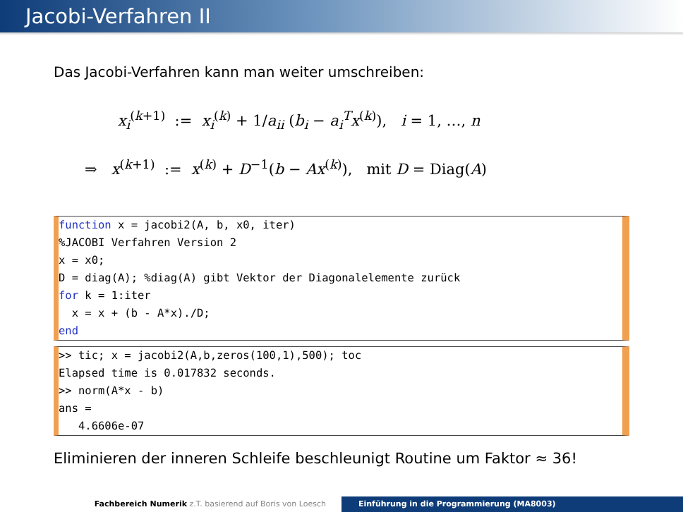Jacobi-Verfahren II
Das Jacobi-Verfahren kann man weiter umschreiben:
x<sub>i</sub><sup>(k+1)</sup> := x<sub>i</sub><sup>(k)</sup> + 1/a<sub>ii</sub> (b<sub>i</sub> − a<sub>i</sub><sup>T</sup>x<sup>(k)</sup>), i = 1, …, n
⇒ x<sup>(k+1)</sup> := x<sup>(k)</sup> + D<sup>−1</sup>(b − Ax<sup>(k)</sup>), mit D = Diag(A)
function x = jacobi2(A, b, x0, iter) %JACOBI Verfahren Version 2 x = x0; D = diag(A); %diag(A) gibt Vektor der Diagonalelemente zurück for k = 1:iter x = x + (b - A*x)./D; end
>> tic; x = jacobi2(A,b,zeros(100,1),500); toc Elapsed time is 0.017832 seconds. >> norm(A*x - b) ans = 4.6606e-07
Eliminieren der inneren Schleife beschleunigt Routine um Faktor ≈ 36!
Fachbereich Numerik z.T. basierend auf Boris von Loesch Einführung in die Programmierung (MA8003)